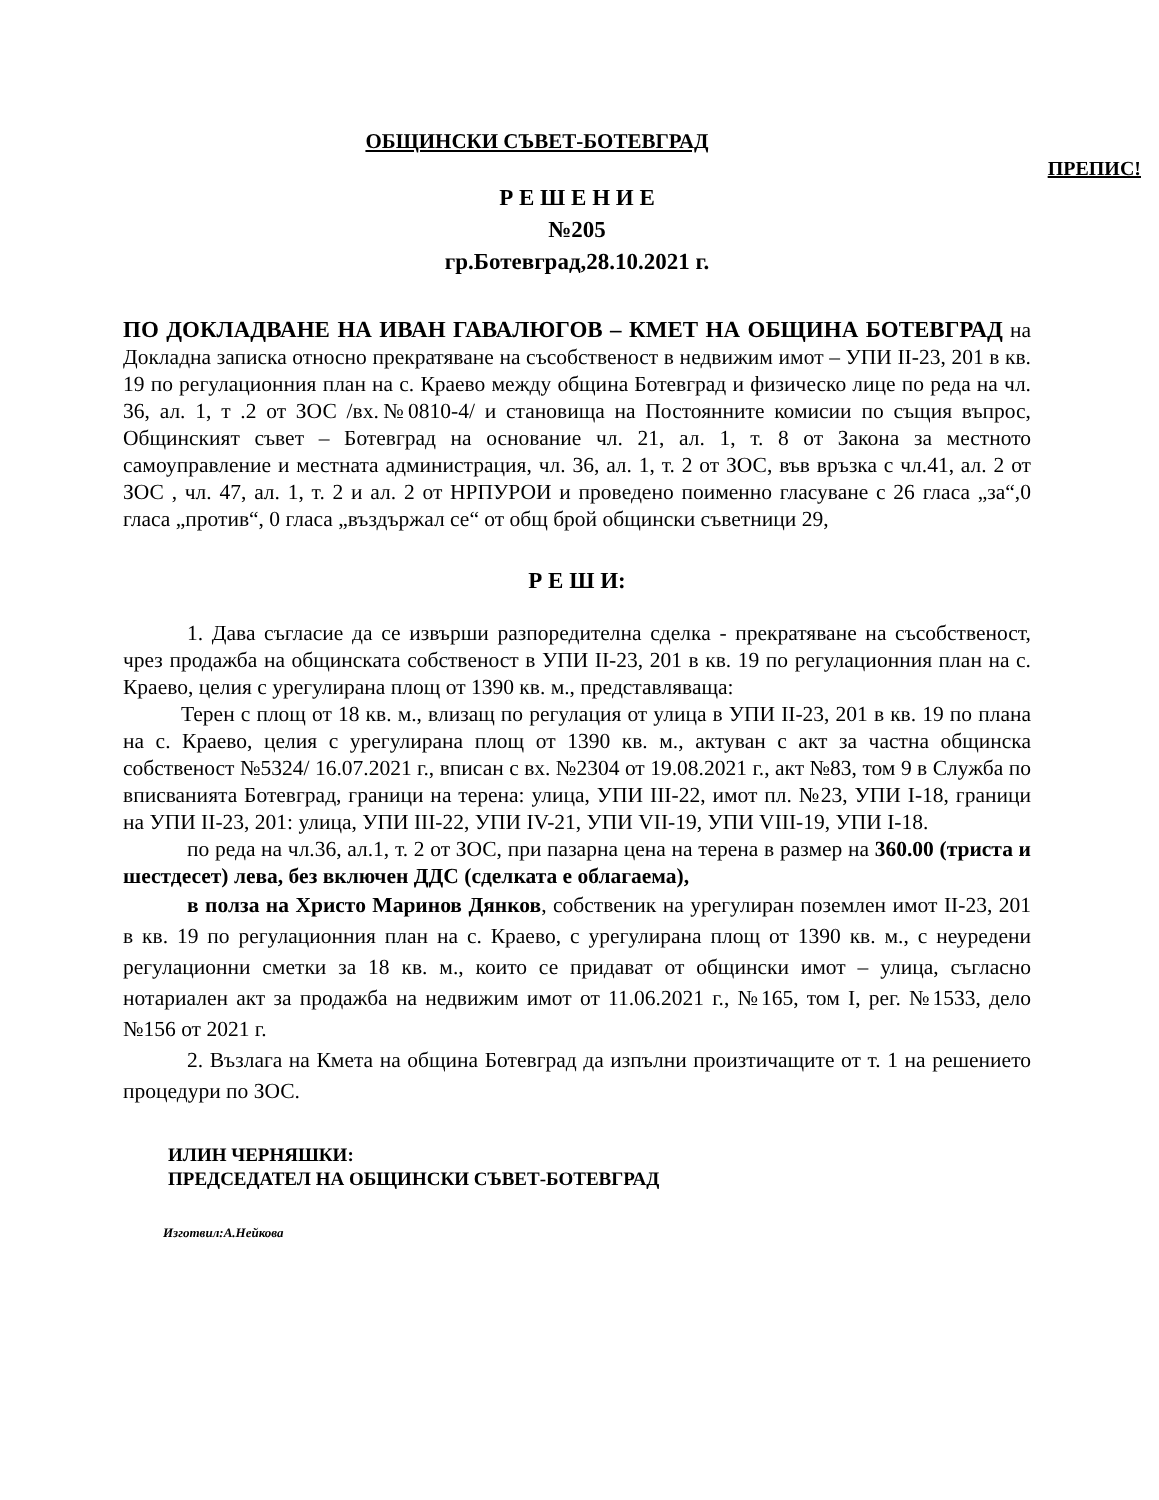ОБЩИНСКИ СЪВЕТ-БОТЕВГРАД
ПРЕПИС!
Р Е Ш Е Н И Е
№205
гр.Ботевград,28.10.2021 г.
ПО ДОКЛАДВАНЕ НА ИВАН ГАВАЛЮГОВ – КМЕТ НА ОБЩИНА БОТЕВГРАД на Докладна записка относно прекратяване на съсобственост в недвижим имот – УПИ II-23, 201 в кв. 19 по регулационния план на с. Краево между община Ботевград и физическо лице по реда на чл. 36, ал. 1, т .2 от ЗОС /вх.№0810-4/ и становища на Постоянните комисии по същия въпрос, Общинският съвет – Ботевград на основание чл. 21, ал. 1, т. 8 от Закона за местното самоуправление и местната администрация, чл. 36, ал. 1, т. 2 от ЗОС, във връзка с чл.41, ал. 2 от ЗОС , чл. 47, ал. 1, т. 2 и ал. 2 от НРПУРОИ и проведено поименно гласуване с 26 гласа „за“,0 гласа „против“, 0 гласа „въздържал се“ от общ брой общински съветници 29,
Р Е Ш И:
1. Дава съгласие да се извърши разпоредителна сделка - прекратяване на съсобственост, чрез продажба на общинската собственост в УПИ II-23, 201 в кв. 19 по регулационния план на с. Краево, целия с урегулирана площ от 1390 кв. м., представляваща:
Терен с площ от 18 кв. м., влизащ по регулация от улица в УПИ II-23, 201 в кв. 19 по плана на с. Краево, целия с урегулирана площ от 1390 кв. м., актуван с акт за частна общинска собственост №5324/ 16.07.2021 г., вписан с вх. №2304 от 19.08.2021 г., акт №83, том 9 в Служба по вписванията Ботевград, граници на терена: улица, УПИ III-22, имот пл. №23, УПИ I-18, граници на УПИ II-23, 201: улица, УПИ III-22, УПИ IV-21, УПИ VII-19, УПИ VIII-19, УПИ I-18.
по реда на чл.36, ал.1, т. 2 от ЗОС, при пазарна цена на терена в размер на 360.00 (триста и шестдесет) лева, без включен ДДС (сделката е облагаема),
в полза на Христо Маринов Дянков, собственик на урегулиран поземлен имот II-23, 201 в кв. 19 по регулационния план на с. Краево, с урегулирана площ от 1390 кв. м., с неуредени регулационни сметки за 18 кв. м., които се придават от общински имот – улица, съгласно нотариален акт за продажба на недвижим имот от 11.06.2021 г., №165, том I, рег. №1533, дело №156 от 2021 г.
2. Възлага на Кмета на община Ботевград да изпълни произтичащите от т. 1 на решението процедури по ЗОС.
ИЛИН ЧЕРНЯШКИ:
ПРЕДСЕДАТЕЛ НА ОБЩИНСКИ СЪВЕТ-БОТЕВГРАД
Изготвил:А.Нейкова